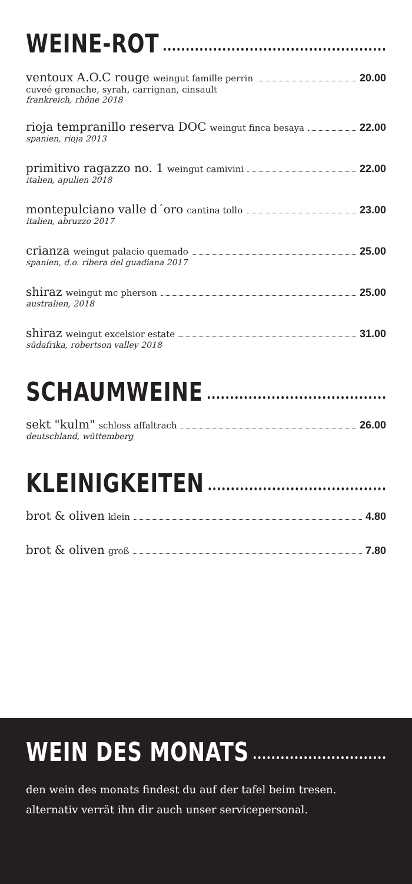WEINE-ROT
ventoux A.O.C rouge weingut famille perrin 20.00
cuveé grenache, syrah, carrignan, cinsault
frankreich, rhône 2018
rioja tempranillo reserva DOC weingut finca besaya 22.00
spanien, rioja 2013
primitivo ragazzo no. 1 weingut camivini 22.00
italien, apulien 2018
montepulciano valle d´oro cantina tollo 23.00
italien, abruzzo 2017
crianza weingut palacio quemado 25.00
spanien, d.o. ribera del guadiana 2017
shiraz weingut mc pherson 25.00
australien, 2018
shiraz weingut excelsior estate 31.00
südafrika, robertson valley 2018
SCHAUMWEINE
sekt "kulm" schloss affaltrach 26.00
deutschland, wüttemberg
KLEINIGKEITEN
brot & oliven klein 4.80
brot & oliven groß 7.80
WEIN DES MONATS
den wein des monats findest du auf der tafel beim tresen. alternativ verrät ihn dir auch unser servicepersonal.